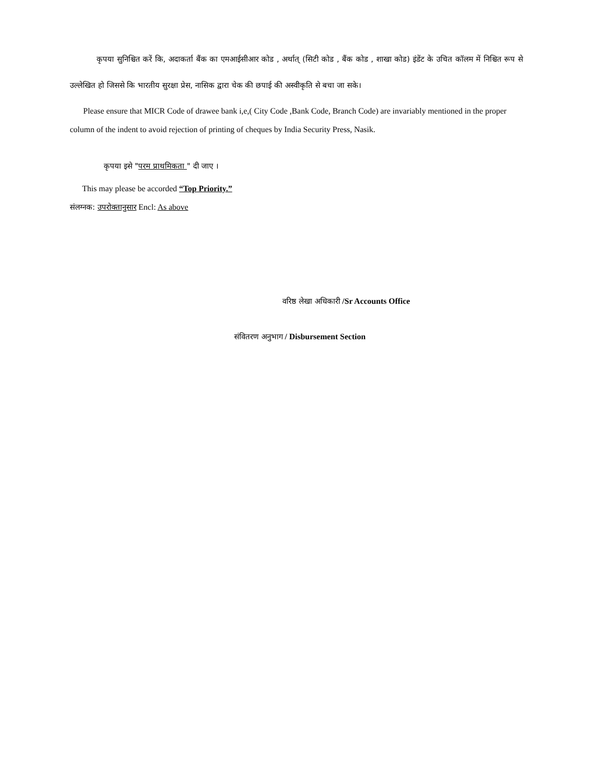कृपया सुनिश्चित करें कि, अदाकर्ता बैंक का एमआईसीआर कोड , अर्थात् (सिटी कोड , बैंक कोड , शाखा कोड) इंडेंट के उचित कॉलम में निश्चित रूप से उल्लेखित हो जिससे कि भारतीय सुरक्षा प्रेस, नासिक द्वारा चेक की छपाई की अस्वीकृति से बचा जा सके।
Please ensure that MICR Code of drawee bank i,e,( City Code ,Bank Code, Branch Code) are invariably mentioned in the proper column of the indent to avoid rejection of printing of cheques by India Security Press, Nasik.
कृपया इसे "परम प्राथमिकता " दी जाए ।
This may please be accorded “Top Priority.”
संलग्नक: उपरोक्तानुसार Encl: As above
वरिष्ठ लेखा अधिकारी /Sr Accounts Office
संवितरण अनुभाग / Disbursement Section